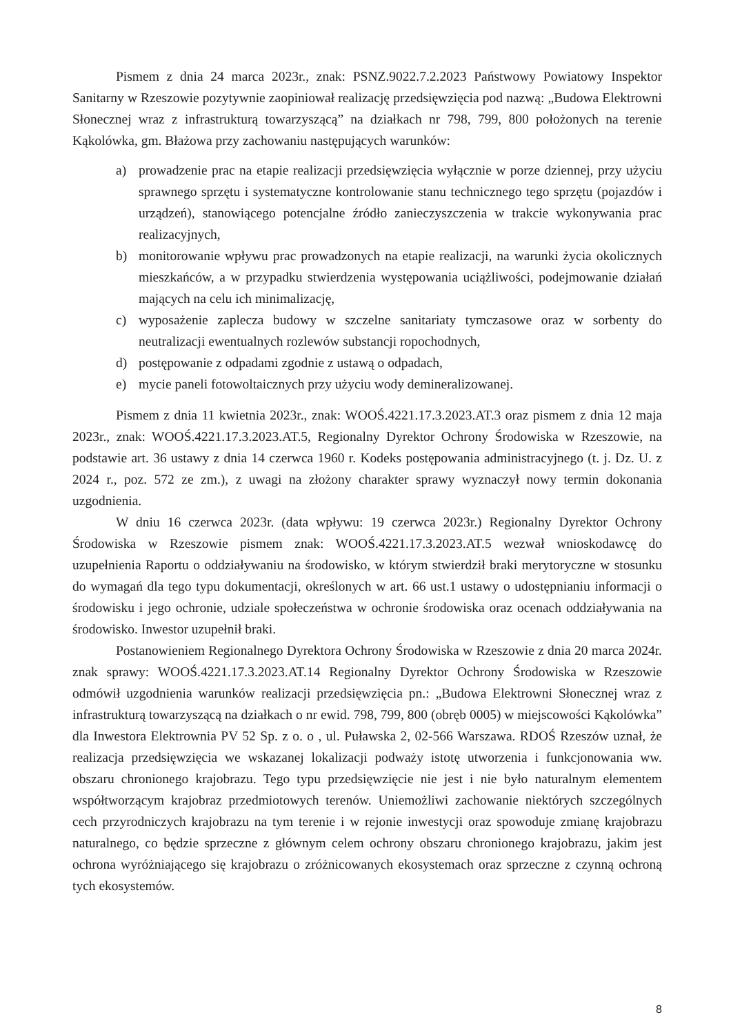Pismem z dnia 24 marca 2023r., znak: PSNZ.9022.7.2.2023 Państwowy Powiatowy Inspektor Sanitarny w Rzeszowie pozytywnie zaopiniował realizację przedsięwzięcia pod nazwą: „Budowa Elektrowni Słonecznej wraz z infrastrukturą towarzyszącą” na działkach nr 798, 799, 800 położonych na terenie Kąkolówka, gm. Błażowa przy zachowaniu następujących warunków:
a) prowadzenie prac na etapie realizacji przedsięwzięcia wyłącznie w porze dziennej, przy użyciu sprawnego sprzętu i systematyczne kontrolowanie stanu technicznego tego sprzętu (pojazdów i urządzeń), stanowiącego potencjalne źródło zanieczyszczenia w trakcie wykonywania prac realizacyjnych,
b) monitorowanie wpływu prac prowadzonych na etapie realizacji, na warunki życia okolicznych mieszkańców, a w przypadku stwierdzenia występowania uciążliwości, podejmowanie działań mających na celu ich minimalizację,
c) wyposażenie zaplecza budowy w szczelne sanitariaty tymczasowe oraz w sorbenty do neutralizacji ewentualnych rozlewów substancji ropochodnych,
d) postępowanie z odpadami zgodnie z ustawą o odpadach,
e) mycie paneli fotowoltaicznych przy użyciu wody demineralizowanej.
Pismem z dnia 11 kwietnia 2023r., znak: WOOŚ.4221.17.3.2023.AT.3 oraz pismem z dnia 12 maja 2023r., znak: WOOŚ.4221.17.3.2023.AT.5, Regionalny Dyrektor Ochrony Środowiska w Rzeszowie, na podstawie art. 36 ustawy z dnia 14 czerwca 1960 r. Kodeks postępowania administracyjnego (t. j. Dz. U. z 2024 r., poz. 572 ze zm.), z uwagi na złożony charakter sprawy wyznaczył nowy termin dokonania uzgodnienia.
W dniu 16 czerwca 2023r. (data wpływu: 19 czerwca 2023r.) Regionalny Dyrektor Ochrony Środowiska w Rzeszowie pismem znak: WOOŚ.4221.17.3.2023.AT.5 wezwał wnioskodawcę do uzupełnienia Raportu o oddziaływaniu na środowisko, w którym stwierdził braki merytoryczne w stosunku do wymagań dla tego typu dokumentacji, określonych w art. 66 ust.1 ustawy o udostępnianiu informacji o środowisku i jego ochronie, udziale społeczeństwa w ochronie środowiska oraz ocenach oddziaływania na środowisko. Inwestor uzupełnił braki.
Postanowieniem Regionalnego Dyrektora Ochrony Środowiska w Rzeszowie z dnia 20 marca 2024r. znak sprawy: WOOŚ.4221.17.3.2023.AT.14 Regionalny Dyrektor Ochrony Środowiska w Rzeszowie odmówił uzgodnienia warunków realizacji przedsięwzięcia pn.: „Budowa Elektrowni Słonecznej wraz z infrastrukturą towarzyszącą na działkach o nr ewid. 798, 799, 800 (obręb 0005) w miejscowości Kąkolówka” dla Inwestora Elektrownia PV 52 Sp. z o. o , ul. Puławska 2, 02-566 Warszawa. RDOŚ Rzeszów uznał, że realizacja przedsięwzięcia we wskazanej lokalizacji podważy istotę utworzenia i funkcjonowania ww. obszaru chronionego krajobrazu. Tego typu przedsięwzięcie nie jest i nie było naturalnym elementem współtworzącym krajobraz przedmiotowych terenów. Uniemożliwi zachowanie niektórych szczególnych cech przyrodniczych krajobrazu na tym terenie i w rejonie inwestycji oraz spowoduje zmianę krajobrazu naturalnego, co będzie sprzeczne z głównym celem ochrony obszaru chronionego krajobrazu, jakim jest ochrona wyróżniającego się krajobrazu o zróżnicowanych ekosystemach oraz sprzeczne z czynną ochroną tych ekosystemów.
8